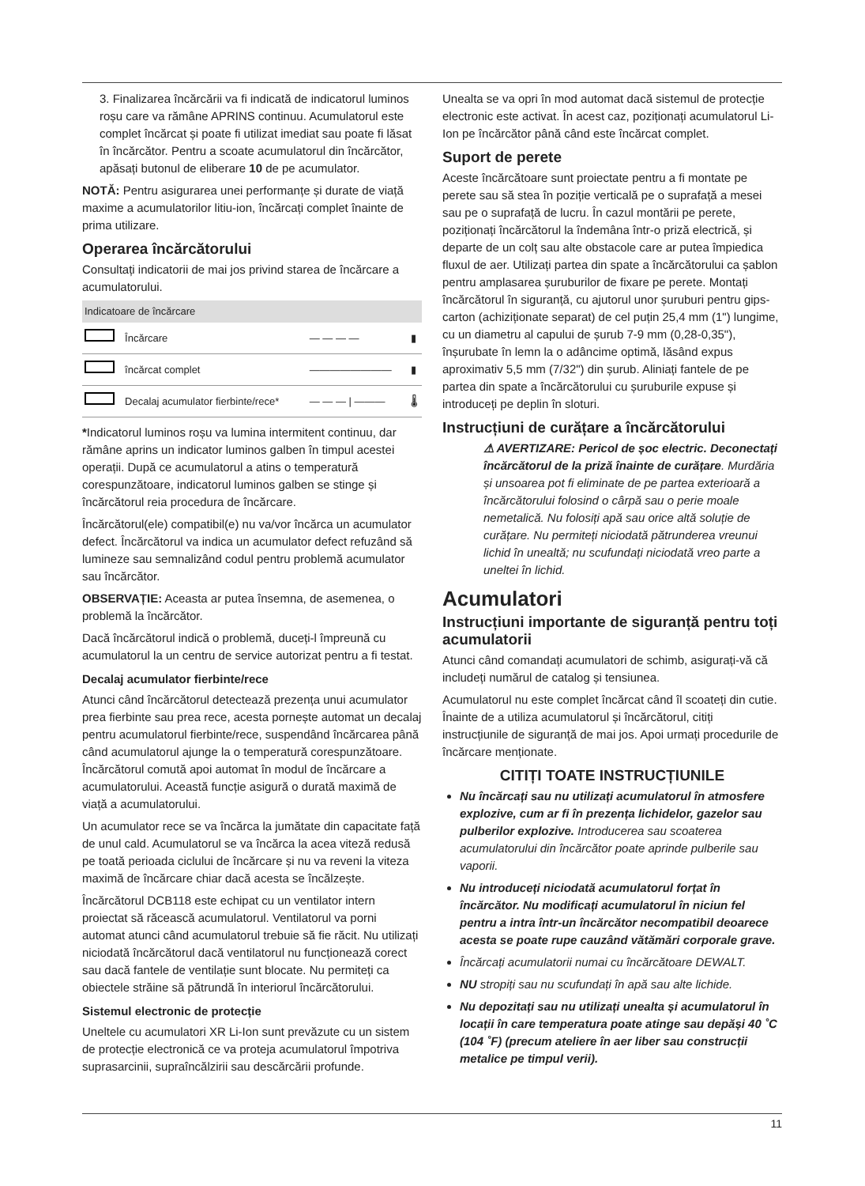3. Finalizarea încărcării va fi indicată de indicatorul luminos roșu care va rămâne APRINS continuu. Acumulatorul este complet încărcat și poate fi utilizat imediat sau poate fi lăsat în încărcător. Pentru a scoate acumulatorul din încărcător, apăsați butonul de eliberare 10 de pe acumulator.
NOTĂ: Pentru asigurarea unei performanțe și durate de viață maxime a acumulatorilor litiu-ion, încărcați complet înainte de prima utilizare.
Operarea încărcătorului
Consultați indicatorii de mai jos privind starea de încărcare a acumulatorului.
| Indicatoare de încărcare | | | |
| --- | --- | --- | --- |
| | Încărcare | — — — — | ▮ |
| | încărcat complet | ———————— | ▮ |
| | Decalaj acumulator fierbinte/rece* | — — — / ——— | 🌡 |
*Indicatorul luminos roșu va lumina intermitent continuu, dar rămâne aprins un indicator luminos galben în timpul acestei operații. După ce acumulatorul a atins o temperatură corespunzătoare, indicatorul luminos galben se stinge și încărcătorul reia procedura de încărcare.
Încărcătorul(ele) compatibil(e) nu va/vor încărca un acumulator defect. Încărcătorul va indica un acumulator defect refuzând să lumineze sau semnalizând codul pentru problemă acumulator sau încărcător.
OBSERVAȚIE: Aceasta ar putea însemna, de asemenea, o problemă la încărcător.
Dacă încărcătorul indică o problemă, duceți-l împreună cu acumulatorul la un centru de service autorizat pentru a fi testat.
Decalaj acumulator fierbinte/rece
Atunci când încărcătorul detectează prezența unui acumulator prea fierbinte sau prea rece, acesta pornește automat un decalaj pentru acumulatorul fierbinte/rece, suspendând încărcarea până când acumulatorul ajunge la o temperatură corespunzătoare. Încărcătorul comută apoi automat în modul de încărcare a acumulatorului. Această funcție asigură o durată maximă de viață a acumulatorului.
Un acumulator rece se va încărca la jumătate din capacitate față de unul cald. Acumulatorul se va încărca la acea viteză redusă pe toată perioada ciclului de încărcare și nu va reveni la viteza maximă de încărcare chiar dacă acesta se încălzește.
Încărcătorul DCB118 este echipat cu un ventilator intern proiectat să răcească acumulatorul. Ventilatorul va porni automat atunci când acumulatorul trebuie să fie răcit. Nu utilizați niciodată încărcătorul dacă ventilatorul nu funcționează corect sau dacă fantele de ventilație sunt blocate. Nu permiteți ca obiectele străine să pătrundă în interiorul încărcătorului.
Sistemul electronic de protecție
Uneltele cu acumulatori XR Li-Ion sunt prevăzute cu un sistem de protecție electronică ce va proteja acumulatorul împotriva suprasarcinii, supraîncălzirii sau descărcării profunde.
Unealta se va opri în mod automat dacă sistemul de protecție electronic este activat. În acest caz, poziționați acumulatorul Li-Ion pe încărcător până când este încărcat complet.
Suport de perete
Aceste încărcătoare sunt proiectate pentru a fi montate pe perete sau să stea în poziție verticală pe o suprafață a mesei sau pe o suprafață de lucru. În cazul montării pe perete, poziționați încărcătorul la îndemâna într-o priză electrică, și departe de un colț sau alte obstacole care ar putea împiedica fluxul de aer. Utilizați partea din spate a încărcătorului ca șablon pentru amplasarea șuruburilor de fixare pe perete. Montați încărcătorul în siguranță, cu ajutorul unor șuruburi pentru gips-carton (achiziționate separat) de cel puțin 25,4 mm (1") lungime, cu un diametru al capului de șurub 7-9 mm (0,28-0,35"), înșurubate în lemn la o adâncime optimă, lăsând expus aproximativ 5,5 mm (7/32") din șurub. Aliniați fantele de pe partea din spate a încărcătorului cu șuruburile expuse și introduceți pe deplin în sloturi.
Instrucțiuni de curățare a încărcătorului
⚠ AVERTIZARE: Pericol de șoc electric. Deconectați încărcătorul de la priză înainte de curățare. Murdăria și unsoarea pot fi eliminate de pe partea exterioară a încărcătorului folosind o cârpă sau o perie moale nemetalică. Nu folosiți apă sau orice altă soluție de curățare. Nu permiteți niciodată pătrunderea vreunui lichid în unealtă; nu scufundați niciodată vreo parte a uneltei în lichid.
Acumulatori
Instrucțiuni importante de siguranță pentru toți acumulatorii
Atunci când comandați acumulatori de schimb, asigurați-vă că includeți numărul de catalog și tensiunea.
Acumulatorul nu este complet încărcat când îl scoateți din cutie. Înainte de a utiliza acumulatorul și încărcătorul, citiți instrucțiunile de siguranță de mai jos. Apoi urmați procedurile de încărcare menționate.
CITIȚI TOATE INSTRUCȚIUNILE
Nu încărcați sau nu utilizați acumulatorul în atmosfere explozive, cum ar fi în prezența lichidelor, gazelor sau pulberilor explozive. Introducerea sau scoaterea acumulatorului din încărcător poate aprinde pulberile sau vaporii.
Nu introduceți niciodată acumulatorul forțat în încărcător. Nu modificați acumulatorul în niciun fel pentru a intra într-un încărcător necompatibil deoarece acesta se poate rupe cauzând vătămări corporale grave.
Încărcați acumulatorii numai cu încărcătoare DEWALT.
NU stropiți sau nu scufundați în apă sau alte lichide.
Nu depozitați sau nu utilizați unealta și acumulatorul în locații în care temperatura poate atinge sau depăși 40 ˚C (104 ˚F) (precum ateliere în aer liber sau construcții metalice pe timpul verii).
11